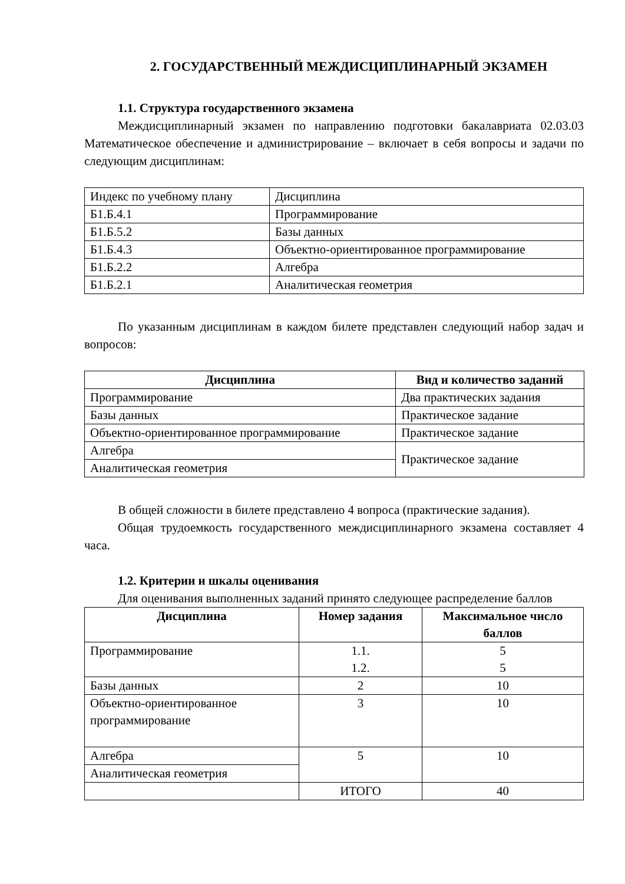2. ГОСУДАРСТВЕННЫЙ МЕЖДИСЦИПЛИНАРНЫЙ ЭКЗАМЕН
1.1. Структура государственного экзамена
Междисциплинарный экзамен по направлению подготовки бакалавриата 02.03.03 Математическое обеспечение и администрирование – включает в себя вопросы и задачи по следующим дисциплинам:
| Индекс по учебному плану | Дисциплина |
| Б1.Б.4.1 | Программирование |
| Б1.Б.5.2 | Базы данных |
| Б1.Б.4.3 | Объектно-ориентированное программирование |
| Б1.Б.2.2 | Алгебра |
| Б1.Б.2.1 | Аналитическая геометрия |
По указанным дисциплинам в каждом билете представлен следующий набор задач и вопросов:
| Дисциплина | Вид и количество заданий |
| --- | --- |
| Программирование | Два практических задания |
| Базы данных | Практическое задание |
| Объектно-ориентированное программирование | Практическое задание |
| Алгебра | Практическое задание |
| Аналитическая геометрия | |
В общей сложности в билете представлено 4 вопроса (практические задания).
Общая трудоемкость государственного междисциплинарного экзамена составляет 4 часа.
1.2. Критерии и шкалы оценивания
Для оценивания выполненных заданий принято следующее распределение баллов
| Дисциплина | Номер задания | Максимальное число баллов |
| --- | --- | --- |
| Программирование | 1.1. 1.2. | 5 5 |
| Базы данных | 2 | 10 |
| Объектно-ориентированное программирование | 3 | 10 |
| Алгебра | 5 | 10 |
| Аналитическая геометрия | | |
| | ИТОГО | 40 |